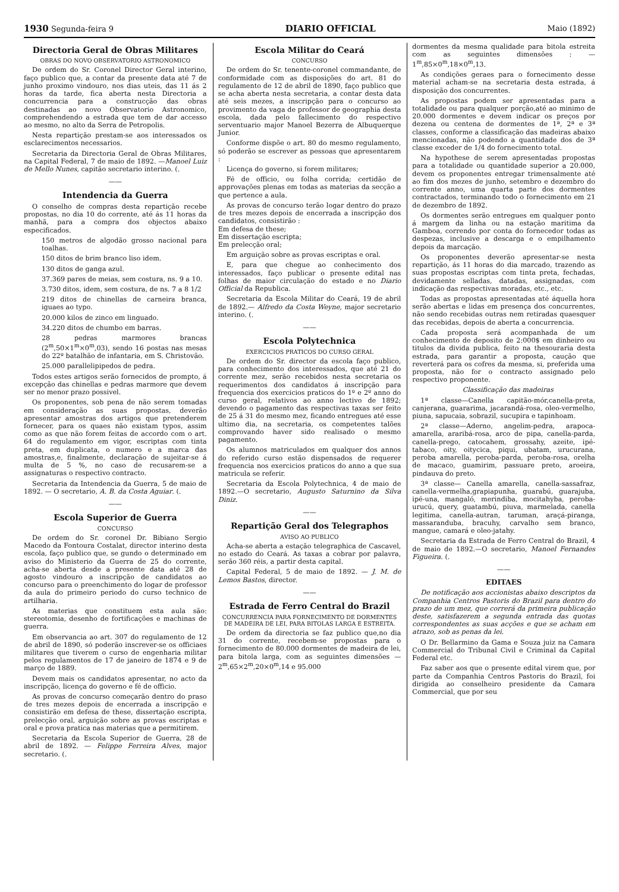1930 Segunda-feira 9 DIARIO OFFICIAL Maio (1892)
Directoria Geral de Obras Militares
OBRAS DO NOVO OBSERVATORIO ASTRONOMICO
De ordem do Sr. Coronel Director Geral interino, faço publico que, a contar da presente data até 7 de junho proximo vindouro, nos dias uteis, das 11 ás 2 horas da tarde, fica aberta nesta Directoria a concurrencia para a construcção das obras destinadas ao novo Observatorio Astronomico, comprehendendo a estrada que tem de dar accesso ao mesmo, no alto da Serra de Petropolis.
Nesta repartição prestam-se aos interessados os esclarecimentos necessarios.
Secretaria da Directoria Geral de Obras Militares, na Capital Federal, 7 de maio de 1892. —Manoel Luiz de Mello Nunes, capitão secretario interino. (.
——
Intendencia da Guerra
O conselho de compras desta repartição recebe propostas, no dia 10 do corrente, até ás 11 horas da manhã, para a compra dos objectos abaixo especificados.
150 metros de algodão grosso nacional para toalhas.
150 ditos de brim branco liso idem.
130 ditos de ganga azul.
37.369 pares de meias, sem costura, ns. 9 a 10.
3.730 ditos, idem, sem costura, de ns. 7 a 8 1/2
219 ditos de chinellas de carneira branca, iguaes ao typo.
20.000 kilos de zinco em linguado.
34.220 ditos de chumbo em barras.
28 pedras marmores brancas (2<sup>m</sup>,50×1<sup>m</sup>×0<sup>m</sup>,03), sendo 16 postas nas mesas do 22º batalhão de infantaria, em S. Christovão.
25.000 parallelipipedos de pedra.
Todos estes artigos serão fornecidos de prompto, á excepção das chinellas e pedras marmore que devem ser no menor prazo possivel.
Os proponentes, sob pena de não serem tomadas em consideração as suas propostas, deverão apresentar amostras dos artigos que pretenderem fornecer, para os quaes não existam typos, assim como as que não forem feitas de accordo com o art. 64 do regulamento em vigor, escriptas com tinta preta, em duplicata, o numero e a marca das amostras,e, finalmente, declaração de sujeitar-se á multa de 5 %, no caso de recusarem-se a assignaturas o respectivo contracto.
Secretaria da Intendencia da Guerra, 5 de maio de 1892. — O secretario, A. B. da Costa Aguiar. (.
——
Escola Superior de Guerra
CONCURSO
De ordem do Sr. coronel Dr. Bibiano Sergio Macedo da Fontoura Costalat, director interino desta escola, faço publico que, se gundo o determinado em aviso do Ministerio da Guerra de 25 do corrente, acha-se aberta desde a presente data até 28 de agosto vindouro a inscripção de candidatos ao concurso para o preenchimento do logar de professor da aula do primeiro periodo do curso technico de artilharia.
As materias que constituem esta aula são: stereotomia, desenho de fortificações e machinas de guerra.
Em observancia ao art. 307 do regulamento de 12 de abril de 1890, só poderão inscrever-se os officiaes militares que tiverem o curso de engenharia militar pelos regulamentos de 17 de janeiro de 1874 e 9 de março de 1889.
Devem mais os candidatos apresentar, no acto da inscripção, licença do governo e fé de officio.
As provas de concurso começarão dentro do praso de tres mezes depois de encerrada a inscripção e consistirão em defesa de these, dissertação escripta, prelecção oral, arguição sobre as provas escriptas e oral e prova pratica nas materias que a permitirem.
Secretaria da Escola Superior de Guerra, 28 de abril de 1892. — Felippe Ferreira Alves, major secretario. (.
Escola Militar do Ceará
CONCURSO
De ordem do Sr. tenente-coronel commandante, de conformidade com as disposições do art. 81 do regulamento de 12 de abril de 1890, faço publico que se acha aberta nesta secretaria, a contar desta data até seis mezes, a inscripção para o concurso ao provimento da vaga de professor de geographia desta escola, dada pelo fallecimento do respectivo serventuario major Manoel Bezerra de Albuquerque Junior.
Conforme dispõe o art. 80 do mesmo regulamento, só poderão se escrever as pessoas que apresentarem :
Licença do governo, si forem militares;
Fé de officio, ou folha corrida; certidão de approvações plenas em todas as materias da secção a que pertence a aula.
As provas de concurso terão logar dentro do prazo de tres mezes depois de encerrada a inscripção dos candidatos, consistirão :
Em defesa de these;
Em dissertação escripta;
Em prelecção oral;
Em arguição sobre as provas escriptas e oral.
E, para que chegue ao conhecimento dos interessados, faço publicar o presente edital nas folhas de maior circulação do estado e no Diario Official da Republica.
Secretaria da Escola Militar do Ceará, 19 de abril de 1892.— Alfredo da Costa Weyne, major secretario interino. (.
——
Escola Polytechnica
EXERCICIOS PRATICOS DO CURSO GERAL
De ordem do Sr. director da escola faço publico, para conhecimento dos interessados, que até 21 do corrente mez, serão recebidos nesta secretaria os requerimentos dos candidatos á inscripção para frequencia dos exercicios praticos do 1º e 2º anno do curso geral, relativos ao anno lectivo de 1892; devendo o pagamento das respectivas taxas ser feito de 25 á 31 do mesmo mez, ficando entregues até esse ultimo dia, na secretaria, os competentes talões comprovando haver sido realisado o mesmo pagamento.
Os alumnos matriculados em qualquer dos annos do referido curso estão dispensados de requerer frequencia nos exercicios praticos do anno a que sua matricula se referir.
Secretaria da Escola Polytechnica, 4 de maio de 1892.—O secretario, Augusto Saturnino da Silva Diniz.
——
Repartição Geral dos Telegraphos
AVISO AO PUBLICO
Acha-se aberta a estação telegraphica de Cascavel, no estado do Ceará. As taxas a cobrar por palavra, serão 360 réis, a partir desta capital.
Capital Federal, 5 de maio de 1892. — J. M. de Lemos Bastos, director.
——
Estrada de Ferro Central do Brazil
CONCURRENCIA PARA FORNECIMENTO DE DORMENTES DE MADEIRA DE LEI, PARA BITOLAS LARGA E ESTREITA.
De ordem da directoria se faz publico que,no dia 31 do corrente, recebem-se propostas para o fornecimento de 80.000 dormentes de madeira de lei, para bitola larga, com as seguintes dimensões — 2<sup>m</sup>,65×2<sup>m</sup>,20×0<sup>m</sup>,14 e 95.000
dormentes da mesma qualidade para bitola estreita com as seguintes dimensões : — 1<sup>m</sup>,85×0<sup>m</sup>,18×0<sup>m</sup>,13.
As condições geraes para o fornecimento desse material acham-se na secretaria desta estrada, á disposição dos concurrentes.
As propostas podem ser apresentadas para a totalidade ou para qualquer porção,até ao minimo de 20.000 dormentes e devem indicar os preços por dezena ou centena de dormentes de 1ª, 2ª e 3ª classes, conforme a classificação das madeiras abaixo mencionadas, não podendo a quantidade dos de 3ª classe exceder de 1/4 do fornecimento total.
Na hypothese de serem apresentadas propostas para a totalidade ou quantidade superior a 20.000, devem os proponentes entregar trimensalmente até ao fim dos mezes de junho, setembro e dezembro do corrente anno, uma quarta parte dos dormentes contractados, terminando todo o fornecimento em 21 de dezembro de 1892.
Os dormentes serão entregues em qualquer ponto á margem da linha ou na estação maritima da Gamboa, correndo por conta do fornecedor todas as despezas, inclusive a descarga e o empilhamento depois da marcação.
Os proponentes deverão apresentar-se nesta repartição, ás 11 horas do dia marcado, trazendo as suas propostas escriptas com tinta preta, fechadas, devidamente selladas, datadas, assignadas, com indicação das respectivas moradas, etc., etc.
Todas as propostas apresentadas até áquella hora serão abertas e lidas em presença dos concurrentes, não sendo recebidas outras nem retiradas quaesquer das recebidas, depois de aberta a concurrencia.
Cada proposta será acompanhada de um conhecimento de deposito de 2:000$ em dinheiro ou titulos da divida publica, feito na thesouraria desta estrada, para garantir a proposta, caução que reverterá para os cofres da mesma, si, preferida uma proposta, não for o contracto assignado pelo respectivo proponente.
Classificação das madeiras
1ª classe—Canella capitão-mór,canella-preta, canjerana, guararima, jacarandá-rosa, oleo-vermelho, piuna, sapucaia, sobrazil, sucupira e tapinhoam.
2ª classe—Aderno, angelim-pedra, arapoca-amarella, araribá-rosa, arco de pipa, canella-parda, canella-prego, catocahem, grossahy, azeite, ipé-tabaco, oity, oitycica, piqui, ubatam, urucurana, peroba amarella, peroba-parda, peroba-rosa, orelha de macaco, guamirim, passuare preto, aroeira, pindauva do preto.
3ª classe— Canella amarella, canella-sassafraz, canella-vermelha,grapiapunha, guarabú, guarajuba, ipé-una, mangaló, merindiba, mocitahyba, peroba-urucú, query, guatambú, piuva, marmelada, canella legitima, canella-autran, taruman, araçá-piranga, massaranduba, bracuhy, carvalho sem branco, mangue, camará e oleo-jatahy.
Secretaria da Estrada de Ferro Central do Brazil, 4 de maio de 1892.—O secretario, Manoel Fernandes Figueira. (.
——
EDITAES
De notificação aos accionistas abaixo descriptos da Companhia Centros Pastoris do Brazil para dentro do prazo de um mez, que correrá da primeira publicação deste, satisfazerem a segunda entrada das quotas correspondentes as suas acções e que se acham em atrazo, sob as penas da lei.
O Dr. Bellarmino da Gama e Souza juiz na Camara Commercial do Tribunal Civil e Criminal da Capital Federal etc.
Faz saber aos que o presente edital virem que, por parte da Companhia Centros Pastoris do Brazil, foi dirigida ao conselheiro presidente da Camara Commercial, que por seu